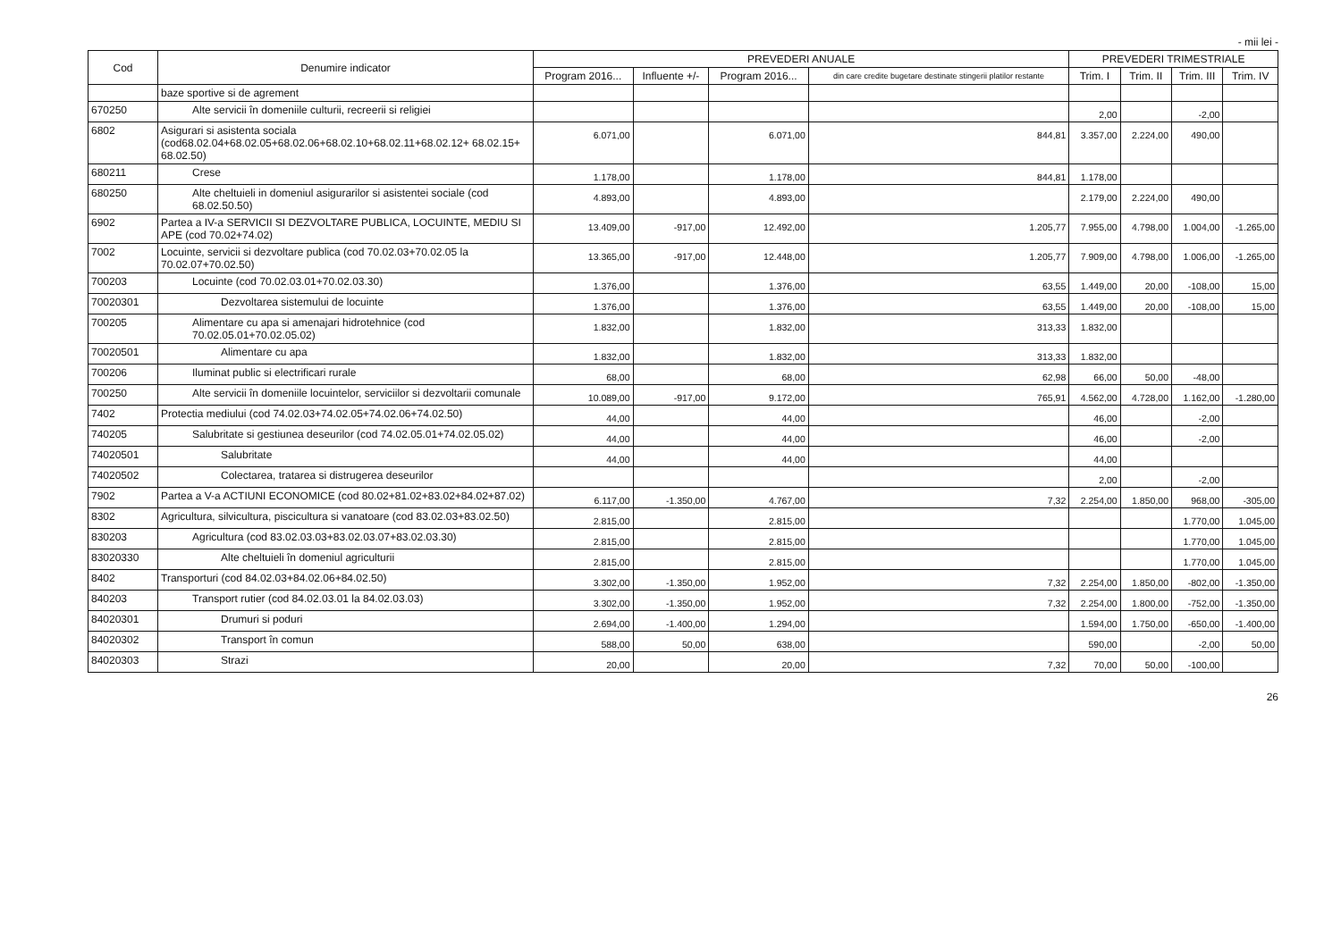- mii lei -
| Cod | Denumire indicator | PREVEDERI ANUALE | | | | PREVEDERI TRIMESTRIALE | | | |
| --- | --- | --- | --- | --- | --- | --- | --- | --- | --- |
| | | Program 2016... | Influente +/- | Program 2016... | din care credite bugetare destinate stingerii platilor restante | Trim. I | Trim. II | Trim. III | Trim. IV |
| | baze sportive si de agrement | | | | | | | | |
| 670250 | Alte servicii în domeniile culturii, recreerii si religiei | | | | | 2,00 | | -2,00 | |
| 6802 | Asigurari si asistenta sociala (cod68.02.04+68.02.05+68.02.06+68.02.10+68.02.11+68.02.12+ 68.02.15+ 68.02.50) | 6.071,00 | | 6.071,00 | 844,81 | 3.357,00 | 2.224,00 | 490,00 | |
| 680211 | Crese | 1.178,00 | | 1.178,00 | 844,81 | 1.178,00 | | | |
| 680250 | Alte cheltuieli in domeniul asigurarilor si asistentei sociale (cod 68.02.50.50) | 4.893,00 | | 4.893,00 | | 2.179,00 | 2.224,00 | 490,00 | |
| 6902 | Partea a IV-a SERVICII SI DEZVOLTARE PUBLICA, LOCUINTE, MEDIU SI APE (cod 70.02+74.02) | 13.409,00 | -917,00 | 12.492,00 | 1.205,77 | 7.955,00 | 4.798,00 | 1.004,00 | -1.265,00 |
| 7002 | Locuinte, servicii si dezvoltare publica (cod 70.02.03+70.02.05 la 70.02.07+70.02.50) | 13.365,00 | -917,00 | 12.448,00 | 1.205,77 | 7.909,00 | 4.798,00 | 1.006,00 | -1.265,00 |
| 700203 | Locuinte (cod 70.02.03.01+70.02.03.30) | 1.376,00 | | 1.376,00 | 63,55 | 1.449,00 | 20,00 | -108,00 | 15,00 |
| 70020301 | Dezvoltarea sistemului de locuinte | 1.376,00 | | 1.376,00 | 63,55 | 1.449,00 | 20,00 | -108,00 | 15,00 |
| 700205 | Alimentare cu apa si amenajari hidrotehnice (cod 70.02.05.01+70.02.05.02) | 1.832,00 | | 1.832,00 | 313,33 | 1.832,00 | | | |
| 70020501 | Alimentare cu apa | 1.832,00 | | 1.832,00 | 313,33 | 1.832,00 | | | |
| 700206 | Iluminat public si electrificari rurale | 68,00 | | 68,00 | 62,98 | 66,00 | 50,00 | -48,00 | |
| 700250 | Alte servicii în domeniile locuintelor, serviciilor si dezvoltarii comunale | 10.089,00 | -917,00 | 9.172,00 | 765,91 | 4.562,00 | 4.728,00 | 1.162,00 | -1.280,00 |
| 7402 | Protectia mediului (cod 74.02.03+74.02.05+74.02.06+74.02.50) | 44,00 | | 44,00 | | 46,00 | | -2,00 | |
| 740205 | Salubritate si gestiunea deseurilor (cod 74.02.05.01+74.02.05.02) | 44,00 | | 44,00 | | 46,00 | | -2,00 | |
| 74020501 | Salubritate | 44,00 | | 44,00 | | 44,00 | | | |
| 74020502 | Colectarea, tratarea si distrugerea deseurilor | | | | | 2,00 | | -2,00 | |
| 7902 | Partea a V-a ACTIUNI ECONOMICE (cod 80.02+81.02+83.02+84.02+87.02) | 6.117,00 | -1.350,00 | 4.767,00 | 7,32 | 2.254,00 | 1.850,00 | 968,00 | -305,00 |
| 8302 | Agricultura, silvicultura, piscicultura si vanatoare (cod 83.02.03+83.02.50) | 2.815,00 | | 2.815,00 | | | | 1.770,00 | 1.045,00 |
| 830203 | Agricultura (cod 83.02.03.03+83.02.03.07+83.02.03.30) | 2.815,00 | | 2.815,00 | | | | 1.770,00 | 1.045,00 |
| 83020330 | Alte cheltuieli în domeniul agriculturii | 2.815,00 | | 2.815,00 | | | | 1.770,00 | 1.045,00 |
| 8402 | Transporturi (cod 84.02.03+84.02.06+84.02.50) | 3.302,00 | -1.350,00 | 1.952,00 | 7,32 | 2.254,00 | 1.850,00 | -802,00 | -1.350,00 |
| 840203 | Transport rutier (cod 84.02.03.01 la 84.02.03.03) | 3.302,00 | -1.350,00 | 1.952,00 | 7,32 | 2.254,00 | 1.800,00 | -752,00 | -1.350,00 |
| 84020301 | Drumuri si poduri | 2.694,00 | -1.400,00 | 1.294,00 | | 1.594,00 | 1.750,00 | -650,00 | -1.400,00 |
| 84020302 | Transport în comun | 588,00 | 50,00 | 638,00 | | 590,00 | | -2,00 | 50,00 |
| 84020303 | Strazi | 20,00 | | 20,00 | 7,32 | 70,00 | 50,00 | -100,00 | |
26